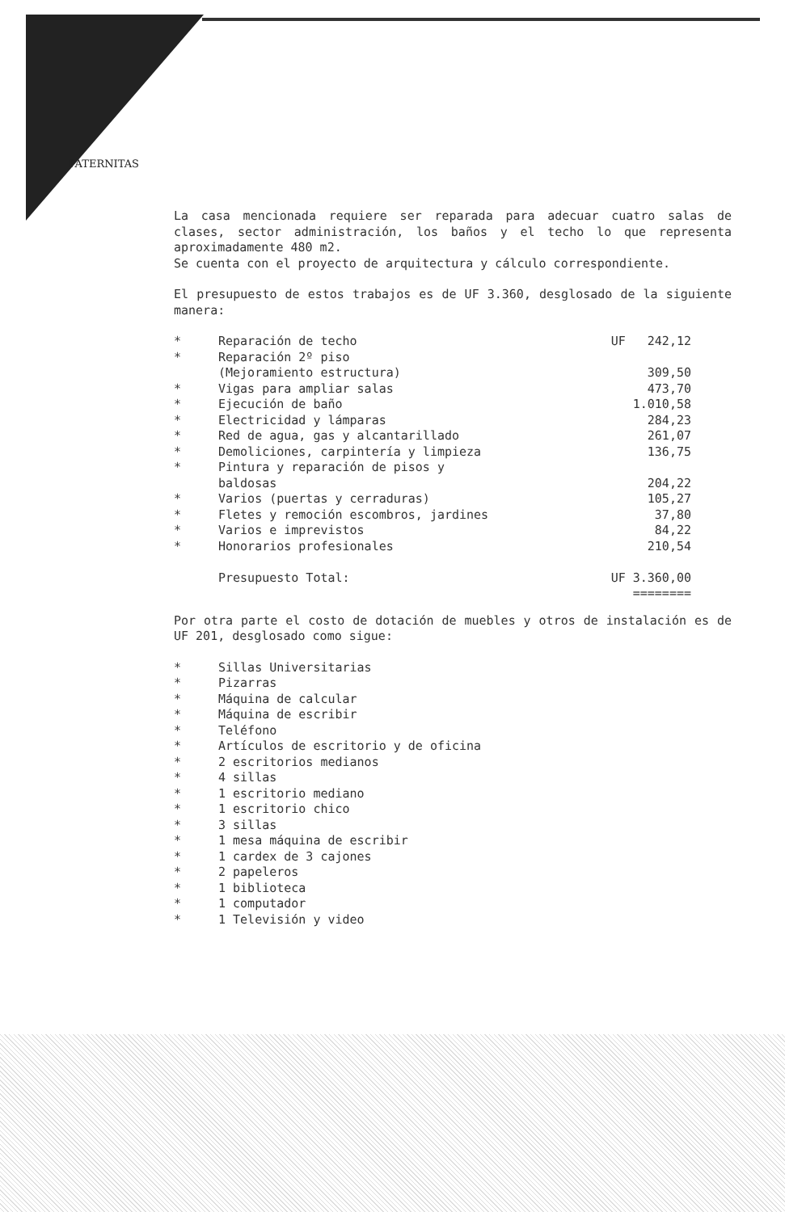PATERNITAS
La casa mencionada requiere ser reparada para adecuar cuatro salas de clases, sector administración, los baños y el techo lo que representa aproximadamente 480 m2.
Se cuenta con el proyecto de arquitectura y cálculo correspondiente.
El presupuesto de estos trabajos es de UF 3.360, desglosado de la siguiente manera:
| * | Reparación de techo | UF 242,12 |
| * | Reparación 2º piso (Mejoramiento estructura) | 309,50 |
| * | Vigas para ampliar salas | 473,70 |
| * | Ejecución de baño | 1.010,58 |
| * | Electricidad y lámparas | 284,23 |
| * | Red de agua, gas y alcantarillado | 261,07 |
| * | Demoliciones, carpintería y limpieza | 136,75 |
| * | Pintura y reparación de pisos y baldosas | 204,22 |
| * | Varios (puertas y cerraduras) | 105,27 |
| * | Fletes y remoción escombros, jardines | 37,80 |
| * | Varios e imprevistos | 84,22 |
| * | Honorarios profesionales | 210,54 |
| | Presupuesto Total: | UF 3.360,00 ======== |
Por otra parte el costo de dotación de muebles y otros de instalación es de UF 201, desglosado como sigue:
| * | Sillas Universitarias |
| * | Pizarras |
| * | Máquina de calcular |
| * | Máquina de escribir |
| * | Teléfono |
| * | Artículos de escritorio y de oficina |
| * | 2 escritorios medianos |
| * | 4 sillas |
| * | 1 escritorio mediano |
| * | 1 escritorio chico |
| * | 3 sillas |
| * | 1 mesa máquina de escribir |
| * | 1 cardex de 3 cajones |
| * | 2 papeleros |
| * | 1 biblioteca |
| * | 1 computador |
| * | 1 Televisión y video |